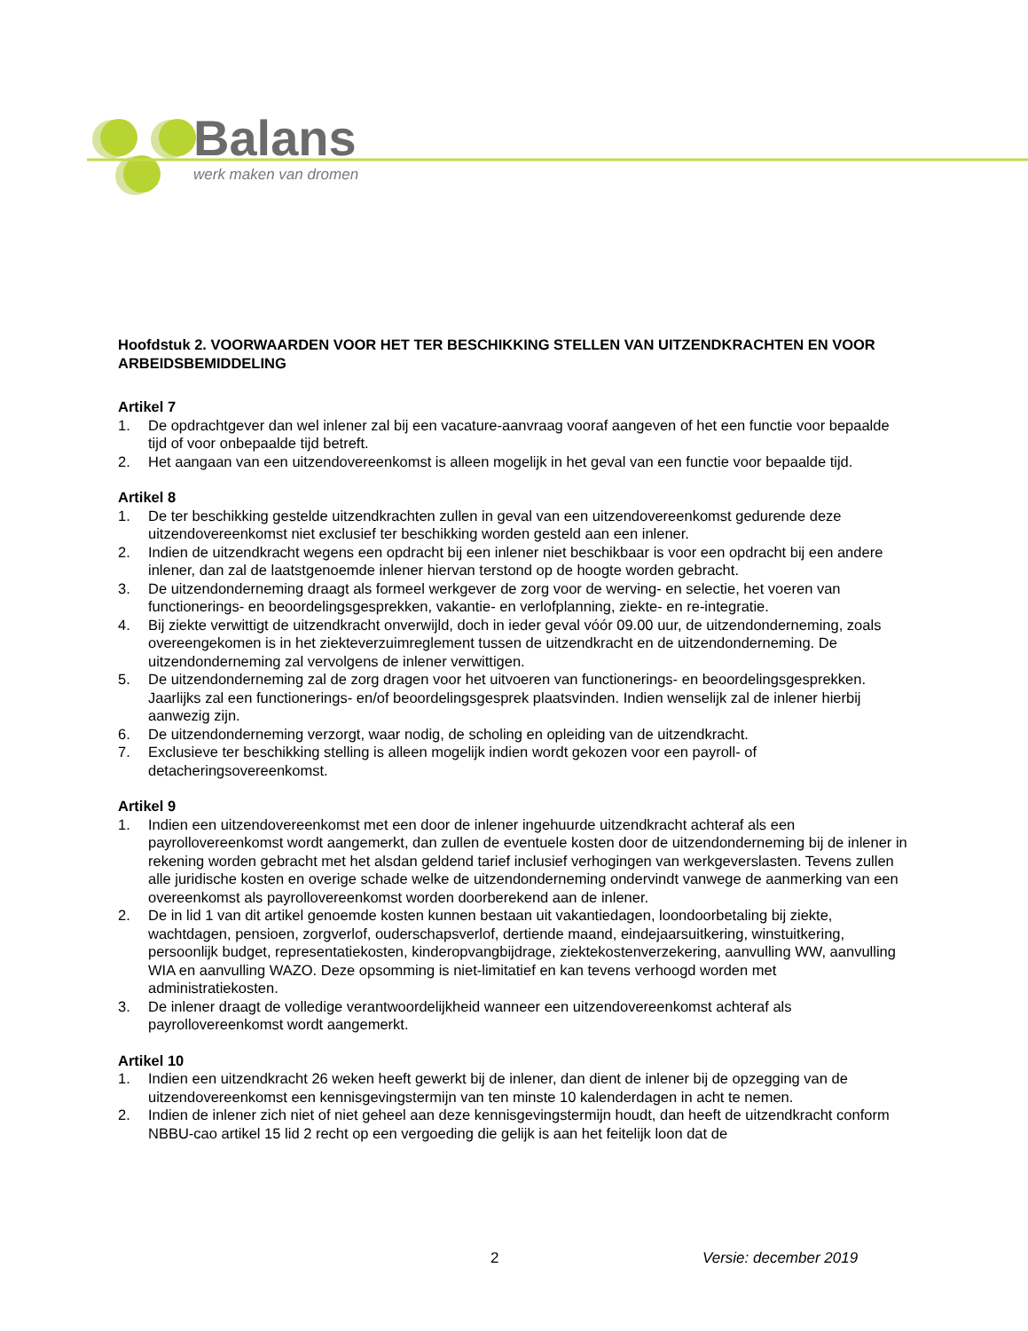Balans
werk maken van dromen
Hoofdstuk 2. VOORWAARDEN VOOR HET TER BESCHIKKING STELLEN VAN UITZENDKRACHTEN EN VOOR ARBEIDSBEMIDDELING
Artikel 7
1. De opdrachtgever dan wel inlener zal bij een vacature-aanvraag vooraf aangeven of het een functie voor bepaalde tijd of voor onbepaalde tijd betreft.
2. Het aangaan van een uitzendovereenkomst is alleen mogelijk in het geval van een functie voor bepaalde tijd.
Artikel 8
1. De ter beschikking gestelde uitzendkrachten zullen in geval van een uitzendovereenkomst gedurende deze uitzendovereenkomst niet exclusief ter beschikking worden gesteld aan een inlener.
2. Indien de uitzendkracht wegens een opdracht bij een inlener niet beschikbaar is voor een opdracht bij een andere inlener, dan zal de laatstgenoemde inlener hiervan terstond op de hoogte worden gebracht.
3. De uitzendonderneming draagt als formeel werkgever de zorg voor de werving- en selectie, het voeren van functionerings- en beoordelingsgesprekken, vakantie- en verlofplanning, ziekte- en re-integratie.
4. Bij ziekte verwittigt de uitzendkracht onverwijld, doch in ieder geval vóór 09.00 uur, de uitzendonderneming, zoals overeengekomen is in het ziekteverzuimreglement tussen de uitzendkracht en de uitzendonderneming. De uitzendonderneming zal vervolgens de inlener verwittigen.
5. De uitzendonderneming zal de zorg dragen voor het uitvoeren van functionerings- en beoordelingsgesprekken. Jaarlijks zal een functionerings- en/of beoordelingsgesprek plaatsvinden. Indien wenselijk zal de inlener hierbij aanwezig zijn.
6. De uitzendonderneming verzorgt, waar nodig, de scholing en opleiding van de uitzendkracht.
7. Exclusieve ter beschikking stelling is alleen mogelijk indien wordt gekozen voor een payroll- of detacheringsovereenkomst.
Artikel 9
1. Indien een uitzendovereenkomst met een door de inlener ingehuurde uitzendkracht achteraf als een payrollovereenkomst wordt aangemerkt, dan zullen de eventuele kosten door de uitzendonderneming bij de inlener in rekening worden gebracht met het alsdan geldend tarief inclusief verhogingen van werkgeverslasten. Tevens zullen alle juridische kosten en overige schade welke de uitzendonderneming ondervindt vanwege de aanmerking van een overeenkomst als payrollovereenkomst worden doorberekend aan de inlener.
2. De in lid 1 van dit artikel genoemde kosten kunnen bestaan uit vakantiedagen, loondoorbetaling bij ziekte, wachtdagen, pensioen, zorgverlof, ouderschapsverlof, dertiende maand, eindejaarsuitkering, winstuitkering, persoonlijk budget, representatiekosten, kinderopvangbijdrage, ziektekostenverzekering, aanvulling WW, aanvulling WIA en aanvulling WAZO. Deze opsomming is niet-limitatief en kan tevens verhoogd worden met administratiekosten.
3. De inlener draagt de volledige verantwoordelijkheid wanneer een uitzendovereenkomst achteraf als payrollovereenkomst wordt aangemerkt.
Artikel 10
1. Indien een uitzendkracht 26 weken heeft gewerkt bij de inlener, dan dient de inlener bij de opzegging van de uitzendovereenkomst een kennisgevingstermijn van ten minste 10 kalenderdagen in acht te nemen.
2. Indien de inlener zich niet of niet geheel aan deze kennisgevingstermijn houdt, dan heeft de uitzendkracht conform NBBU-cao artikel 15 lid 2 recht op een vergoeding die gelijk is aan het feitelijk loon dat de
2 Versie: december 2019